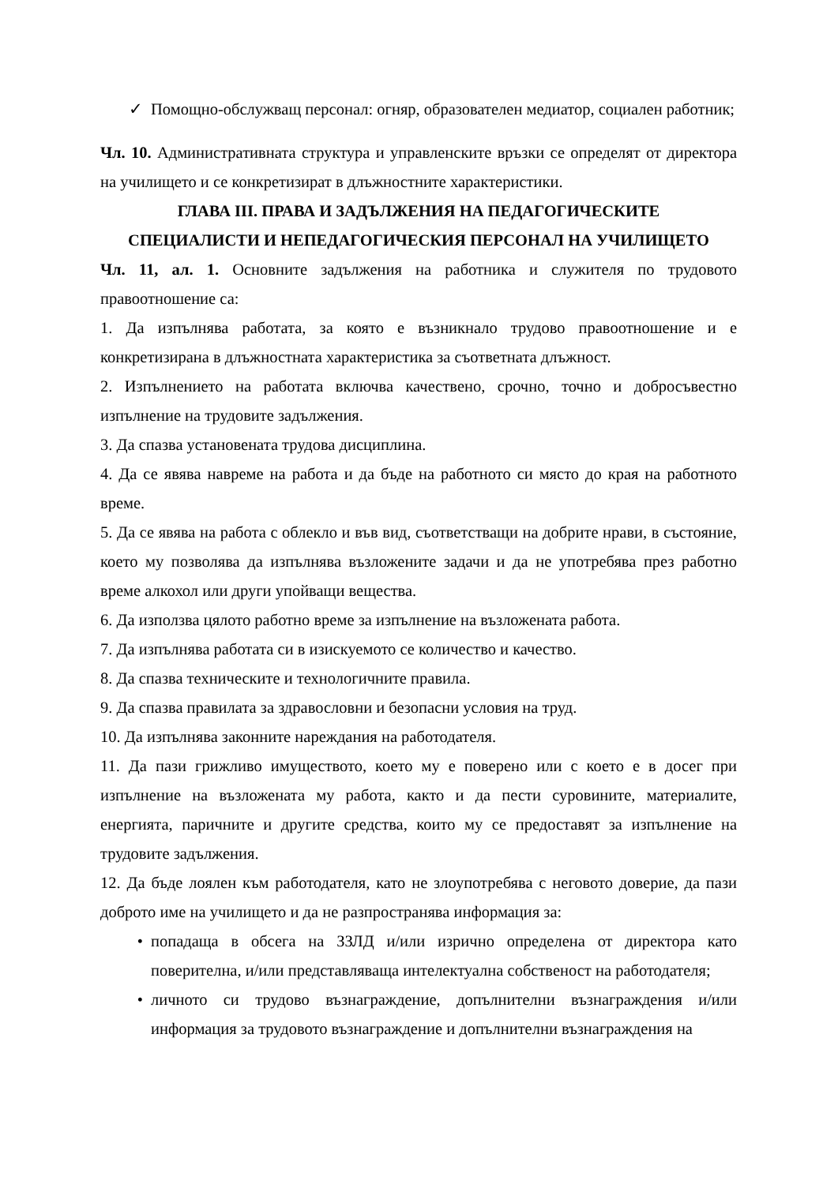✓ Помощно-обслужващ персонал: огняр, образователен медиатор, социален работник;
Чл. 10. Административната структура и управленските връзки се определят от директора на училището и се конкретизират в длъжностните характеристики.
ГЛАВА III. ПРАВА И ЗАДЪЛЖЕНИЯ НА ПЕДАГОГИЧЕСКИТЕ
СПЕЦИАЛИСТИ И НЕПЕДАГОГИЧЕСКИЯ ПЕРСОНАЛ НА УЧИЛИЩЕТО
Чл. 11, ал. 1. Основните задължения на работника и служителя по трудовото правоотношение са:
1. Да изпълнява работата, за която е възникнало трудово правоотношение и е конкретизирана в длъжностната характеристика за съответната длъжност.
2. Изпълнението на работата включва качествено, срочно, точно и добросъвестно изпълнение на трудовите задължения.
3. Да спазва установената трудова дисциплина.
4. Да се явява навреме на работа и да бъде на работното си място до края на работното време.
5. Да се явява на работа с облекло и във вид, съответстващи на добрите нрави, в състояние, което му позволява да изпълнява възложените задачи и да не употребява през работно време алкохол или други упойващи вещества.
6. Да използва цялото работно време за изпълнение на възложената работа.
7. Да изпълнява работата си в изискуемото се количество и качество.
8. Да спазва техническите и технологичните правила.
9. Да спазва правилата за здравословни и безопасни условия на труд.
10. Да изпълнява законните нареждания на работодателя.
11. Да пази грижливо имуществото, което му е поверено или с което е в досег при изпълнение на възложената му работа, както и да пести суровините, материалите, енергията, паричните и другите средства, които му се предоставят за изпълнение на трудовите задължения.
12. Да бъде лоялен към работодателя, като не злоупотребява с неговото доверие, да пази доброто име на училището и да не разпространява информация за:
• попадаща в обсега на ЗЗЛД и/или изрично определена от директора като поверителна, и/или представляваща интелектуална собственост на работодателя;
• личното си трудово възнаграждение, допълнителни възнаграждения и/или информация за трудовото възнаграждение и допълнителни възнаграждения на